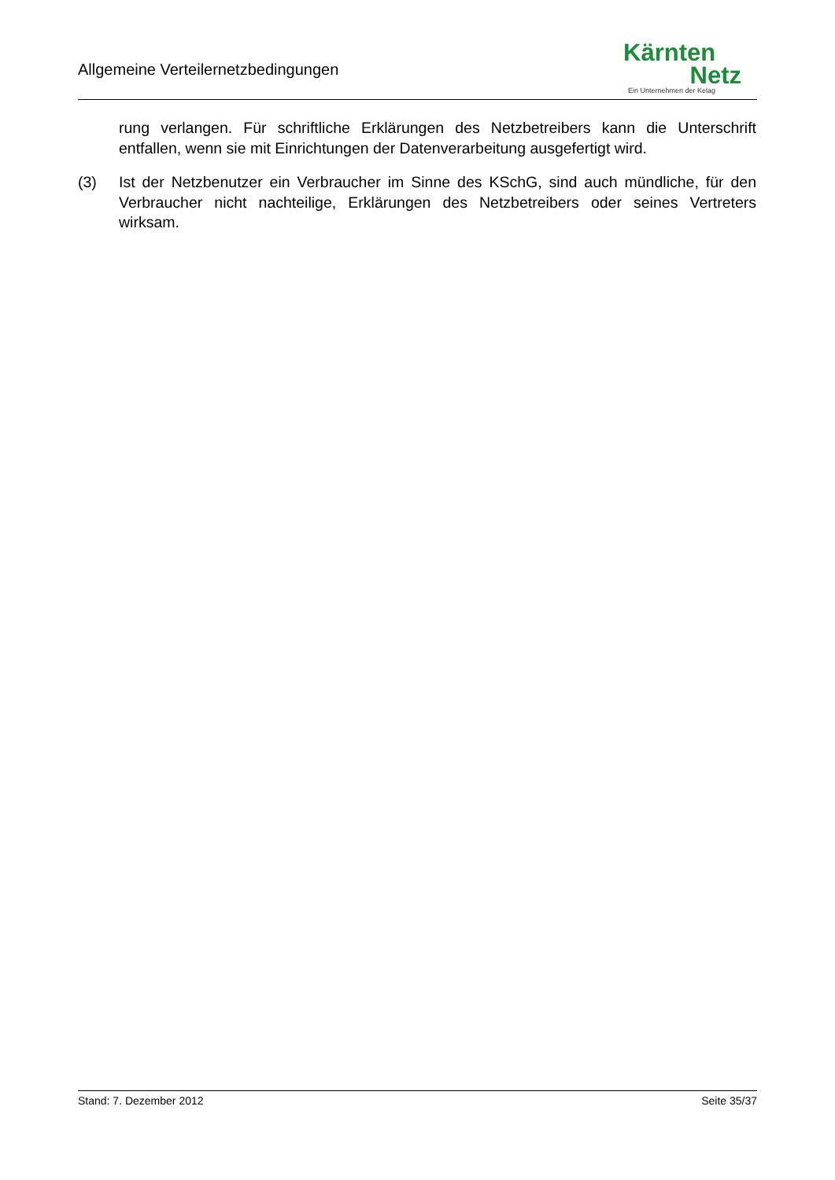Allgemeine Verteilernetzbedingungen
Kärnten
Netz
Ein Unternehmen der Kelag
rung verlangen. Für schriftliche Erklärungen des Netzbetreibers kann die Unterschrift entfallen, wenn sie mit Einrichtungen der Datenverarbeitung ausgefertigt wird.
(3) Ist der Netzbenutzer ein Verbraucher im Sinne des KSchG, sind auch mündliche, für den Verbraucher nicht nachteilige, Erklärungen des Netzbetreibers oder seines Vertreters wirksam.
Stand: 7. Dezember 2012 Seite 35/37